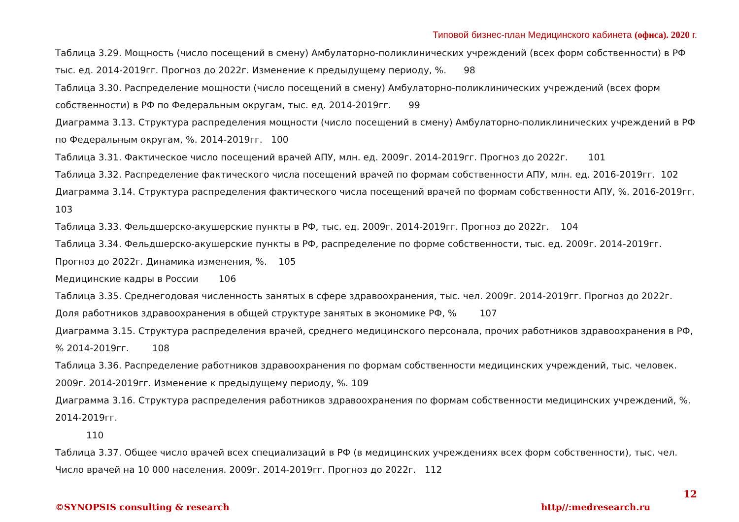Типовой бизнес-план Медицинского кабинета (офиса). 2020 г.
Таблица 3.29. Мощность (число посещений в смену) Амбулаторно-поликлинических учреждений (всех форм собственности) в РФ тыс. ед. 2014-2019гг. Прогноз до 2022г. Изменение к предыдущему периоду, %. 98
Таблица 3.30. Распределение мощности (число посещений в смену) Амбулаторно-поликлинических учреждений (всех форм собственности) в РФ по Федеральным округам, тыс. ед. 2014-2019гг. 99
Диаграмма 3.13. Структура распределения мощности (число посещений в смену) Амбулаторно-поликлинических учреждений в РФ по Федеральным округам, %. 2014-2019гг. 100
Таблица 3.31. Фактическое число посещений врачей АПУ, млн. ед. 2009г. 2014-2019гг. Прогноз до 2022г. 101
Таблица 3.32. Распределение фактического числа посещений врачей по формам собственности АПУ, млн. ед. 2016-2019гг. 102
Диаграмма 3.14. Структура распределения фактического числа посещений врачей по формам собственности АПУ, %. 2016-2019гг. 103
Таблица 3.33. Фельдшерско-акушерские пункты в РФ, тыс. ед. 2009г. 2014-2019гг. Прогноз до 2022г. 104
Таблица 3.34. Фельдшерско-акушерские пункты в РФ, распределение по форме собственности, тыс. ед. 2009г. 2014-2019гг. Прогноз до 2022г. Динамика изменения, %. 105
Медицинские кадры в России 106
Таблица 3.35. Среднегодовая численность занятых в сфере здравоохранения, тыс. чел. 2009г. 2014-2019гг. Прогноз до 2022г. Доля работников здравоохранения в общей структуре занятых в экономике РФ, % 107
Диаграмма 3.15. Структура распределения врачей, среднего медицинского персонала, прочих работников здравоохранения в РФ, % 2014-2019гг. 108
Таблица 3.36. Распределение работников здравоохранения по формам собственности медицинских учреждений, тыс. человек. 2009г. 2014-2019гг. Изменение к предыдущему периоду, %. 109
Диаграмма 3.16. Структура распределения работников здравоохранения по формам собственности медицинских учреждений, %. 2014-2019гг.
110
Таблица 3.37. Общее число врачей всех специализаций в РФ (в медицинских учреждениях всех форм собственности), тыс. чел. Число врачей на 10 000 населения. 2009г. 2014-2019гг. Прогноз до 2022г. 112
12
©SYNOPSIS consulting & research http//:medresearch.ru